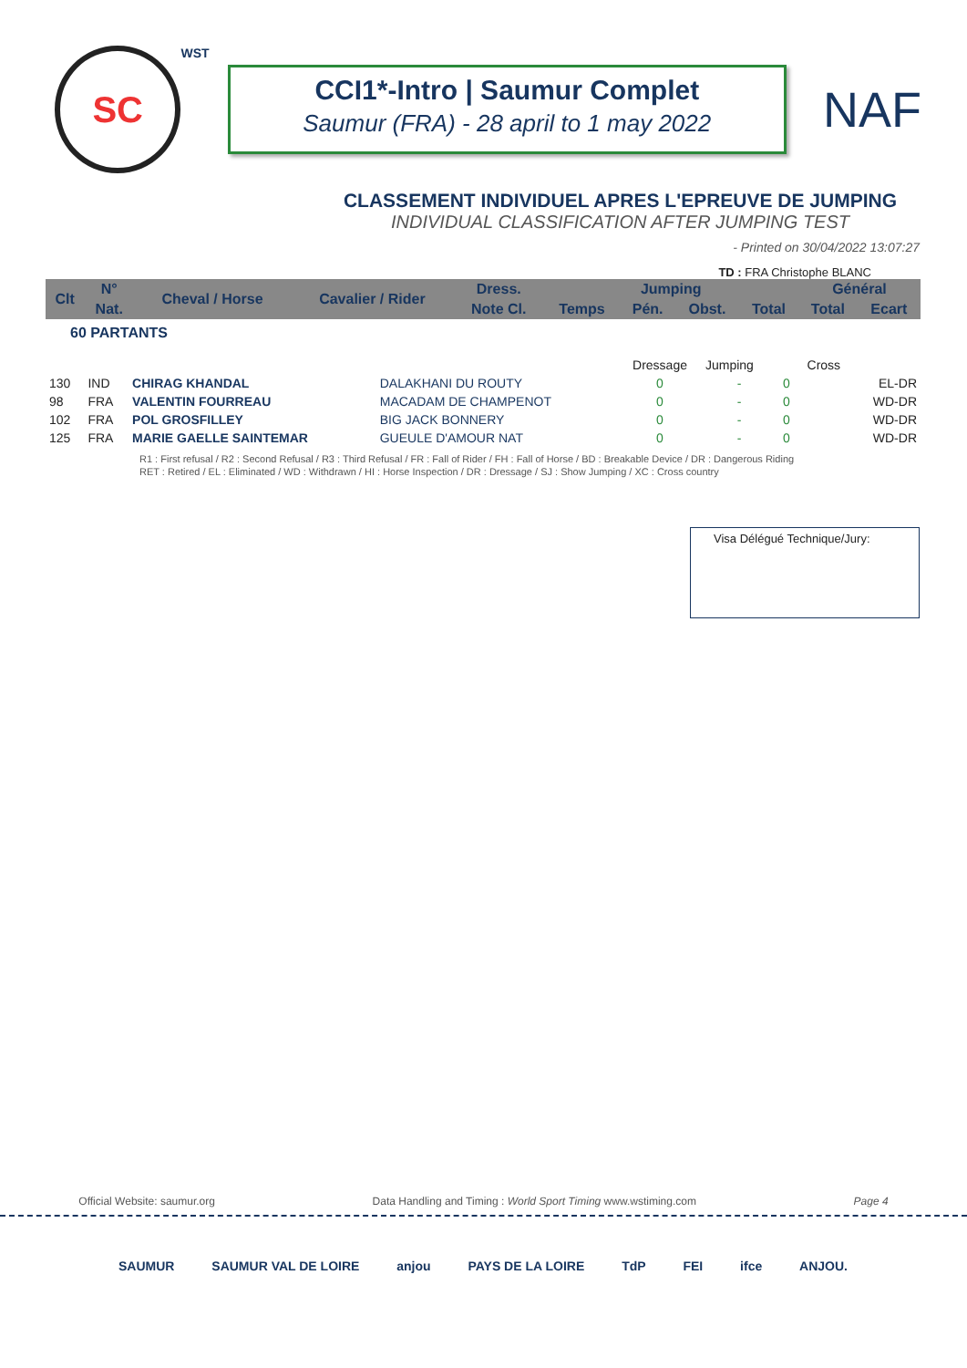SC
WST
CCI1*-Intro | Saumur Complet
Saumur (FRA) - 28 april to 1 may 2022
NAF
CLASSEMENT INDIVIDUEL APRES L'EPREUVE DE JUMPING
INDIVIDUAL CLASSIFICATION AFTER JUMPING TEST
- Printed on 30/04/2022 13:07:27
TD : FRA Christophe BLANC
| Clt | N° | Cheval / Horse | Cavalier / Rider | Dress. | Jumping | | | | Général | |
| --- | --- | --- | --- | --- | --- | --- | --- | --- | --- | --- |
| | Nat. | | | Note Cl. | Temps | Pén. | Obst. | Total | Total | Ecart |
| 60 PARTANTS | | | | | | | | | | |
| | | | | Dressage | Jumping | | Cross | |
| 130 | IND | CHIRAG KHANDAL | DALAKHANI DU ROUTY | 0 | - | 0 | | EL-DR |
| 98 | FRA | VALENTIN FOURREAU | MACADAM DE CHAMPENOT | 0 | - | 0 | | WD-DR |
| 102 | FRA | POL GROSFILLEY | BIG JACK BONNERY | 0 | - | 0 | | WD-DR |
| 125 | FRA | MARIE GAELLE SAINTEMAR | GUEULE D'AMOUR NAT | 0 | - | 0 | | WD-DR |
R1 : First refusal / R2 : Second Refusal / R3 : Third Refusal / FR : Fall of Rider / FH : Fall of Horse / BD : Breakable Device / DR : Dangerous Riding
RET : Retired / EL : Eliminated / WD : Withdrawn / HI : Horse Inspection / DR : Dressage / SJ : Show Jumping / XC : Cross country
Visa Délégué Technique/Jury:
Official Website: saumur.org Data Handling and Timing : World Sport Timing www.wstiming.com Page 4
SAUMUR SAUMUR VAL DE LOIRE anjou PAYS DE LA LOIRE TdP FEI ifce ANJOU.